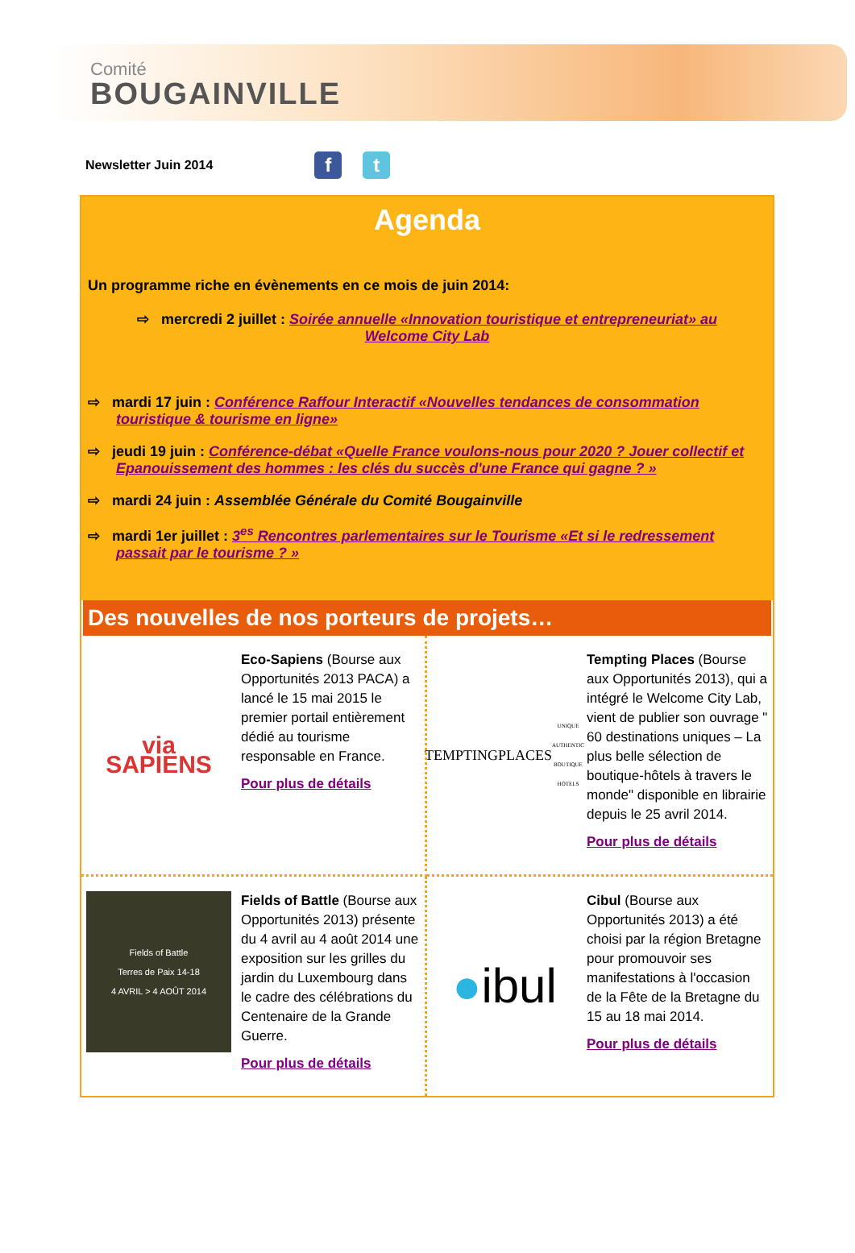Comité
BOUGAINVILLE
Newsletter Juin 2014 f t
Agenda
Un programme riche en évènements en ce mois de juin 2014:
⇨ mercredi 2 juillet : Soirée annuelle «Innovation touristique et entrepreneuriat» au Welcome City Lab
⇨ mardi 17 juin : Conférence Raffour Interactif «Nouvelles tendances de consommation touristique & tourisme en ligne»
⇨ jeudi 19 juin : Conférence-débat «Quelle France voulons-nous pour 2020 ? Jouer collectif et Epanouissement des hommes : les clés du succès d'une France qui gagne ? »
⇨ mardi 24 juin : Assemblée Générale du Comité Bougainville
⇨ mardi 1er juillet : 3<sup>es</sup> Rencontres parlementaires sur le Tourisme «Et si le redressement passait par le tourisme ? »
Des nouvelles de nos porteurs de projets…
via
SAPIENS
Eco-Sapiens (Bourse aux Opportunités 2013 PACA) a lancé le 15 mai 2015 le premier portail entièrement dédié au tourisme responsable en France.
Pour plus de détails
TEMPTINGPLACES
UNIQUE AUTHENTIC BOUTIQUE HOTELS
Tempting Places (Bourse aux Opportunités 2013), qui a intégré le Welcome City Lab, vient de publier son ouvrage " 60 destinations uniques – La plus belle sélection de boutique-hôtels à travers le monde" disponible en librairie depuis le 25 avril 2014.
Pour plus de détails
Fields of Battle
Terres de Paix 14-18
4 AVRIL > 4 AOÛT 2014
Fields of Battle (Bourse aux Opportunités 2013) présente du 4 avril au 4 août 2014 une exposition sur les grilles du jardin du Luxembourg dans le cadre des célébrations du Centenaire de la Grande Guerre.
Pour plus de détails
● ibul
Cibul (Bourse aux Opportunités 2013) a été choisi par la région Bretagne pour promouvoir ses manifestations à l'occasion de la Fête de la Bretagne du 15 au 18 mai 2014.
Pour plus de détails